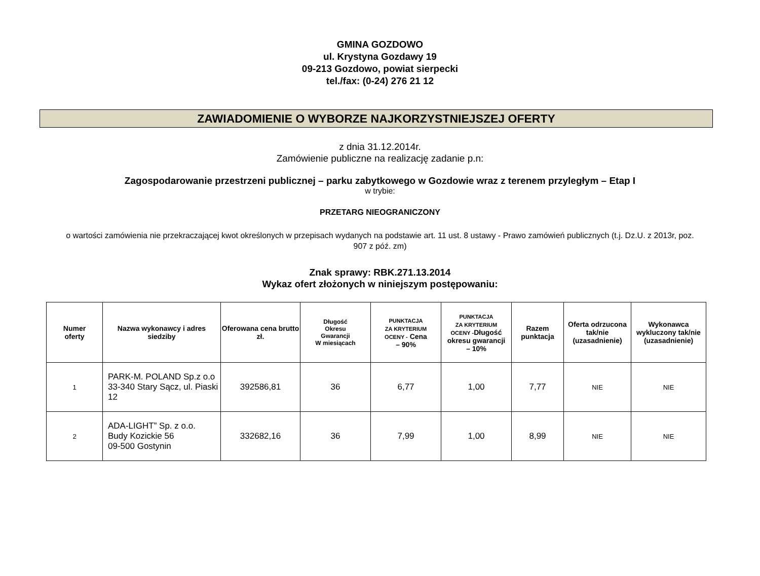GMINA GOZDOWO
ul. Krystyna Gozdawy 19
09-213 Gozdowo, powiat sierpecki
tel./fax: (0-24) 276 21 12
ZAWIADOMIENIE O WYBORZE NAJKORZYSTNIEJSZEJ OFERTY
z dnia 31.12.2014r.
Zamówienie publiczne na realizację zadanie p.n:
Zagospodarowanie przestrzeni publicznej – parku zabytkowego w Gozdowie wraz z terenem przyległym – Etap I
w trybie:
PRZETARG NIEOGRANICZONY
o wartości zamówienia nie przekraczającej kwot określonych w przepisach wydanych na podstawie art. 11 ust. 8 ustawy - Prawo zamówień publicznych (t.j. Dz.U. z 2013r, poz. 907 z póź. zm)
Znak sprawy: RBK.271.13.2014
Wykaz ofert złożonych w niniejszym postępowaniu:
| Numer oferty | Nazwa wykonawcy i adres siedziby | Oferowana cena brutto zł. | Długość Okresu Gwarancji W miesiącach | PUNKTACJA ZA KRYTERIUM OCENY - Cena – 90% | PUNKTACJA ZA KRYTERIUM OCENY - Długość okresu gwarancji – 10% | Razem punktacja | Oferta odrzucona tak/nie (uzasadnienie) | Wykonawca wykluczony tak/nie (uzasadnienie) |
| --- | --- | --- | --- | --- | --- | --- | --- | --- |
| 1 | PARK-M. POLAND Sp.z o.o 33-340 Stary Sącz, ul. Piaski 12 | 392586,81 | 36 | 6,77 | 1,00 | 7,77 | NIE | NIE |
| 2 | ADA-LIGHT” Sp. z o.o. Budy Kozickie 56 09-500 Gostynin | 332682,16 | 36 | 7,99 | 1,00 | 8,99 | NIE | NIE |